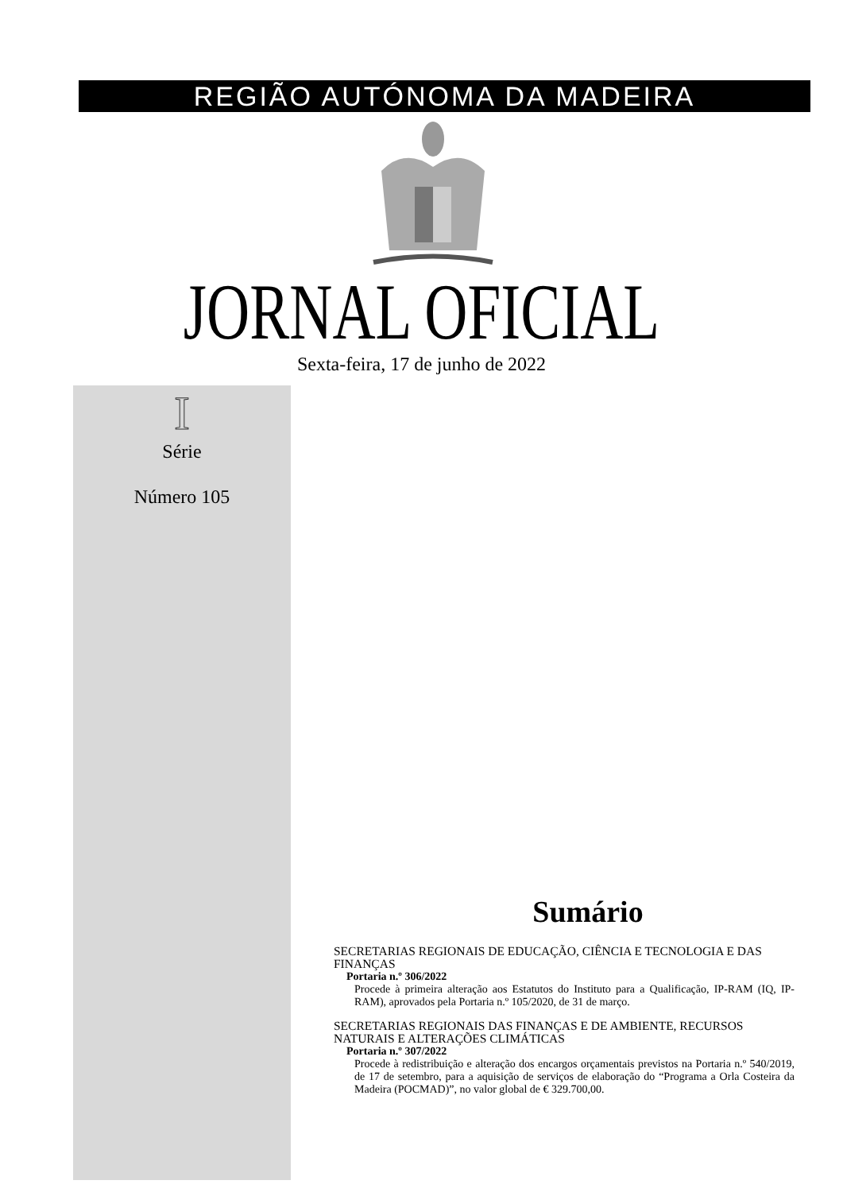REGIÃO AUTÓNOMA DA MADEIRA
JORNAL OFICIAL
Sexta-feira, 17 de junho de 2022
I
Série
Número 105
Sumário
SECRETARIAS REGIONAIS DE EDUCAÇÃO, CIÊNCIA E TECNOLOGIA E DAS FINANÇAS
Portaria n.º 306/2022
Procede à primeira alteração aos Estatutos do Instituto para a Qualificação, IP-RAM (IQ, IP-RAM), aprovados pela Portaria n.º 105/2020, de 31 de março.
SECRETARIAS REGIONAIS DAS FINANÇAS E DE AMBIENTE, RECURSOS NATURAIS E ALTERAÇÕES CLIMÁTICAS
Portaria n.º 307/2022
Procede à redistribuição e alteração dos encargos orçamentais previstos na Portaria n.º 540/2019, de 17 de setembro, para a aquisição de serviços de elaboração do “Programa a Orla Costeira da Madeira (POCMAD)”, no valor global de € 329.700,00.